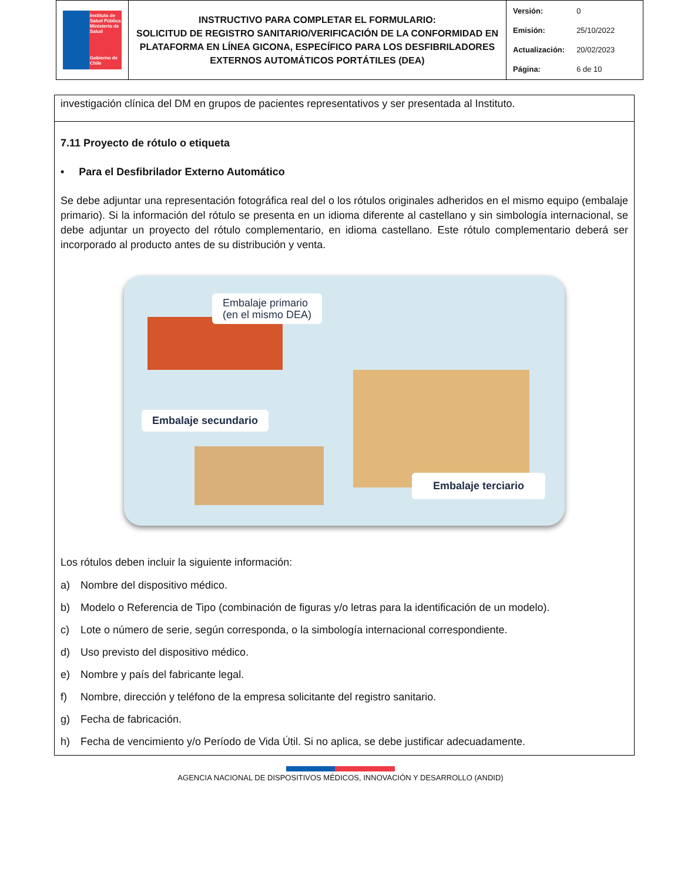| Instituto de Salud Pública Ministerio de Salud Gobierno de Chile | INSTRUCTIVO PARA COMPLETAR EL FORMULARIO: SOLICITUD DE REGISTRO SANITARIO/VERIFICACIÓN DE LA CONFORMIDAD EN PLATAFORMA EN LÍNEA GICONA, ESPECÍFICO PARA LOS DESFIBRILADORES EXTERNOS AUTOMÁTICOS PORTÁTILES (DEA) | / Versión: / 0 / / Emisión: / 25/10/2022 / / Actualización: / 20/02/2023 / / Página: / 6 de 10 / |
investigación clínica del DM en grupos de pacientes representativos y ser presentada al Instituto.
7.11 Proyecto de rótulo o etiqueta
• Para el Desfibrilador Externo Automático
Se debe adjuntar una representación fotográfica real del o los rótulos originales adheridos en el mismo equipo (embalaje primario). Si la información del rótulo se presenta en un idioma diferente al castellano y sin simbología internacional, se debe adjuntar un proyecto del rótulo complementario, en idioma castellano. Este rótulo complementario deberá ser incorporado al producto antes de su distribución y venta.
Embalaje primario
(en el mismo DEA)
Embalaje secundario
Embalaje terciario
Los rótulos deben incluir la siguiente información:
a) Nombre del dispositivo médico.
b) Modelo o Referencia de Tipo (combinación de figuras y/o letras para la identificación de un modelo).
c) Lote o número de serie, según corresponda, o la simbología internacional correspondiente.
d) Uso previsto del dispositivo médico.
e) Nombre y país del fabricante legal.
f) Nombre, dirección y teléfono de la empresa solicitante del registro sanitario.
g) Fecha de fabricación.
h) Fecha de vencimiento y/o Período de Vida Útil. Si no aplica, se debe justificar adecuadamente.
AGENCIA NACIONAL DE DISPOSITIVOS MÉDICOS, INNOVACIÓN Y DESARROLLO (ANDID)